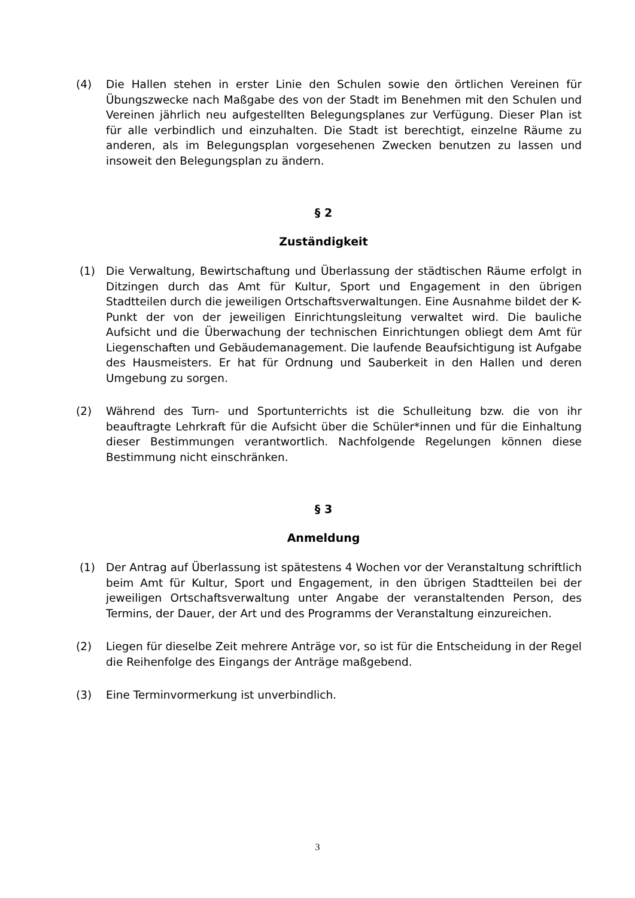(4) Die Hallen stehen in erster Linie den Schulen sowie den örtlichen Vereinen für Übungszwecke nach Maßgabe des von der Stadt im Benehmen mit den Schulen und Vereinen jährlich neu aufgestellten Belegungsplanes zur Verfügung. Dieser Plan ist für alle verbindlich und einzuhalten. Die Stadt ist berechtigt, einzelne Räume zu anderen, als im Belegungsplan vorgesehenen Zwecken benutzen zu lassen und insoweit den Belegungsplan zu ändern.
§ 2
Zuständigkeit
(1) Die Verwaltung, Bewirtschaftung und Überlassung der städtischen Räume erfolgt in Ditzingen durch das Amt für Kultur, Sport und Engagement in den übrigen Stadtteilen durch die jeweiligen Ortschaftsverwaltungen. Eine Ausnahme bildet der K-Punkt der von der jeweiligen Einrichtungsleitung verwaltet wird. Die bauliche Aufsicht und die Überwachung der technischen Einrichtungen obliegt dem Amt für Liegenschaften und Gebäudemanagement. Die laufende Beaufsichtigung ist Aufgabe des Hausmeisters. Er hat für Ordnung und Sauberkeit in den Hallen und deren Umgebung zu sorgen.
(2) Während des Turn- und Sportunterrichts ist die Schulleitung bzw. die von ihr beauftragte Lehrkraft für die Aufsicht über die Schüler*innen und für die Einhaltung dieser Bestimmungen verantwortlich. Nachfolgende Regelungen können diese Bestimmung nicht einschränken.
§ 3
Anmeldung
(1) Der Antrag auf Überlassung ist spätestens 4 Wochen vor der Veranstaltung schriftlich beim Amt für Kultur, Sport und Engagement, in den übrigen Stadtteilen bei der jeweiligen Ortschaftsverwaltung unter Angabe der veranstaltenden Person, des Termins, der Dauer, der Art und des Programms der Veranstaltung einzureichen.
(2) Liegen für dieselbe Zeit mehrere Anträge vor, so ist für die Entscheidung in der Regel die Reihenfolge des Eingangs der Anträge maßgebend.
(3) Eine Terminvormerkung ist unverbindlich.
3